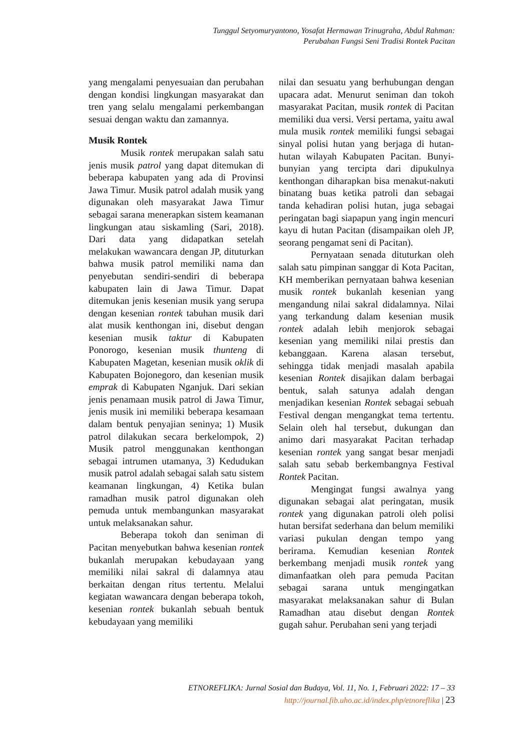Tunggul Setyomuryantono, Yosafat Hermawan Trinugraha, Abdul Rahman:
Perubahan Fungsi Seni Tradisi Rontek Pacitan
yang mengalami penyesuaian dan perubahan dengan kondisi lingkungan masyarakat dan tren yang selalu mengalami perkembangan sesuai dengan waktu dan zamannya.
Musik Rontek
Musik rontek merupakan salah satu jenis musik patrol yang dapat ditemukan di beberapa kabupaten yang ada di Provinsi Jawa Timur. Musik patrol adalah musik yang digunakan oleh masyarakat Jawa Timur sebagai sarana menerapkan sistem keamanan lingkungan atau siskamling (Sari, 2018). Dari data yang didapatkan setelah melakukan wawancara dengan JP, dituturkan bahwa musik patrol memiliki nama dan penyebutan sendiri-sendiri di beberapa kabupaten lain di Jawa Timur. Dapat ditemukan jenis kesenian musik yang serupa dengan kesenian rontek tabuhan musik dari alat musik kenthongan ini, disebut dengan kesenian musik taktur di Kabupaten Ponorogo, kesenian musik thunteng di Kabupaten Magetan, kesenian musik oklik di Kabupaten Bojonegoro, dan kesenian musik emprak di Kabupaten Nganjuk. Dari sekian jenis penamaan musik patrol di Jawa Timur, jenis musik ini memiliki beberapa kesamaan dalam bentuk penyajian seninya; 1) Musik patrol dilakukan secara berkelompok, 2) Musik patrol menggunakan kenthongan sebagai intrumen utamanya, 3) Kedudukan musik patrol adalah sebagai salah satu sistem keamanan lingkungan, 4) Ketika bulan ramadhan musik patrol digunakan oleh pemuda untuk membangunkan masyarakat untuk melaksanakan sahur.
Beberapa tokoh dan seniman di Pacitan menyebutkan bahwa kesenian rontek bukanlah merupakan kebudayaan yang memiliki nilai sakral di dalamnya atau berkaitan dengan ritus tertentu. Melalui kegiatan wawancara dengan beberapa tokoh, kesenian rontek bukanlah sebuah bentuk kebudayaan yang memiliki
nilai dan sesuatu yang berhubungan dengan upacara adat. Menurut seniman dan tokoh masyarakat Pacitan, musik rontek di Pacitan memiliki dua versi. Versi pertama, yaitu awal mula musik rontek memiliki fungsi sebagai sinyal polisi hutan yang berjaga di hutan-hutan wilayah Kabupaten Pacitan. Bunyi-bunyian yang tercipta dari dipukulnya kenthongan diharapkan bisa menakut-nakuti binatang buas ketika patroli dan sebagai tanda kehadiran polisi hutan, juga sebagai peringatan bagi siapapun yang ingin mencuri kayu di hutan Pacitan (disampaikan oleh JP, seorang pengamat seni di Pacitan).
Pernyataan senada dituturkan oleh salah satu pimpinan sanggar di Kota Pacitan, KH memberikan pernyataan bahwa kesenian musik rontek bukanlah kesenian yang mengandung nilai sakral didalamnya. Nilai yang terkandung dalam kesenian musik rontek adalah lebih menjorok sebagai kesenian yang memiliki nilai prestis dan kebanggaan. Karena alasan tersebut, sehingga tidak menjadi masalah apabila kesenian Rontek disajikan dalam berbagai bentuk, salah satunya adalah dengan menjadikan kesenian Rontek sebagai sebuah Festival dengan mengangkat tema tertentu. Selain oleh hal tersebut, dukungan dan animo dari masyarakat Pacitan terhadap kesenian rontek yang sangat besar menjadi salah satu sebab berkembangnya Festival Rontek Pacitan.
Mengingat fungsi awalnya yang digunakan sebagai alat peringatan, musik rontek yang digunakan patroli oleh polisi hutan bersifat sederhana dan belum memiliki variasi pukulan dengan tempo yang berirama. Kemudian kesenian Rontek berkembang menjadi musik rontek yang dimanfaatkan oleh para pemuda Pacitan sebagai sarana untuk mengingatkan masyarakat melaksanakan sahur di Bulan Ramadhan atau disebut dengan Rontek gugah sahur. Perubahan seni yang terjadi
ETNOREFLIKA: Jurnal Sosial dan Budaya, Vol. 11, No. 1, Februari 2022: 17 – 33
http://journal.fib.uho.ac.id/index.php/etnoreflika | 23